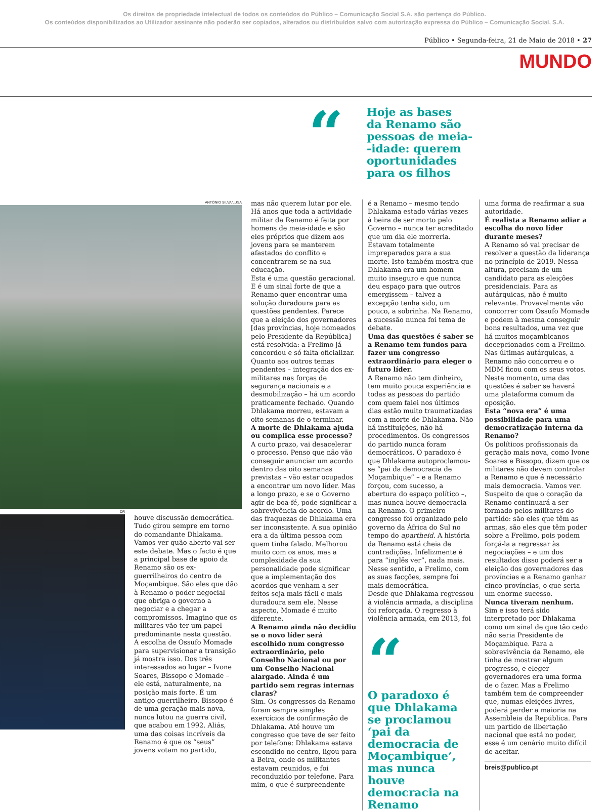Os direitos de propriedade intelectual de todos os conteúdos do Público – Comunicação Social S.A. são pertença do Público.
Os conteúdos disponibilizados ao Utilizador assinante não poderão ser copiados, alterados ou distribuídos salvo com autorização expressa do Público – Comunicação Social, S.A.
Público • Segunda-feira, 21 de Maio de 2018 • 27
MUNDO
“
Hoje as bases
da Renamo são
pessoas de meia-
-idade: querem
oportunidades
para os filhos
ANTÓNIO SILVA/LUSA
DR
houve discussão democrática. Tudo girou sempre em torno do comandante Dhlakama. Vamos ver quão aberto vai ser este debate. Mas o facto é que a principal base de apoio da Renamo são os ex-guerrilheiros do centro de Moçambique. São eles que dão à Renamo o poder negocial que obriga o governo a negociar e a chegar a compromissos. Imagino que os militares vão ter um papel predominante nesta questão. A escolha de Ossufo Momade para supervisionar a transição já mostra isso. Dos três interessados ao lugar – Ivone Soares, Bissopo e Momade – ele está, naturalmente, na posição mais forte. É um antigo guerrilheiro. Bissopo é de uma geração mais nova, nunca lutou na guerra civil, que acabou em 1992. Aliás, uma das coisas incríveis da Renamo é que os “seus” jovens votam no partido,
mas não querem lutar por ele. Há anos que toda a actividade militar da Renamo é feita por homens de meia-idade e são eles próprios que dizem aos jovens para se manterem afastados do conflito e concentrarem-se na sua educação.
Esta é uma questão geracional. E é um sinal forte de que a Renamo quer encontrar uma solução duradoura para as questões pendentes. Parece que a eleição dos governadores [das províncias, hoje nomeados pelo Presidente da República] está resolvida: a Frelimo já concordou e só falta oficializar. Quanto aos outros temas pendentes – integração dos ex-militares nas forças de segurança nacionais e a desmobilização – há um acordo praticamente fechado. Quando Dhlakama morreu, estavam a oito semanas de o terminar.
A morte de Dhlakama ajuda ou complica esse processo?
A curto prazo, vai desacelerar o processo. Penso que não vão conseguir anunciar um acordo dentro das oito semanas previstas – vão estar ocupados a encontrar um novo líder. Mas a longo prazo, e se o Governo agir de boa-fé, pode significar a sobrevivência do acordo. Uma das fraquezas de Dhlakama era ser inconsistente. A sua opinião era a da última pessoa com quem tinha falado. Melhorou muito com os anos, mas a complexidade da sua personalidade pode significar que a implementação dos acordos que venham a ser feitos seja mais fácil e mais duradoura sem ele. Nesse aspecto, Momade é muito diferente.
A Renamo ainda não decidiu se o novo líder será escolhido num congresso extraordinário, pelo Conselho Nacional ou por um Conselho Nacional alargado. Ainda é um partido sem regras internas claras?
Sim. Os congressos da Renamo foram sempre simples exercícios de confirmação de Dhlakama. Até houve um congresso que teve de ser feito por telefone: Dhlakama estava escondido no centro, ligou para a Beira, onde os militantes estavam reunidos, e foi reconduzido por telefone. Para mim, o que é surpreendente
é a Renamo – mesmo tendo Dhlakama estado várias vezes à beira de ser morto pelo Governo – nunca ter acreditado que um dia ele morreria. Estavam totalmente impreparados para a sua morte. Isto também mostra que Dhlakama era um homem muito inseguro e que nunca deu espaço para que outros emergissem – talvez a excepção tenha sido, um pouco, a sobrinha. Na Renamo, a sucessão nunca foi tema de debate.
Uma das questões é saber se a Renamo tem fundos para fazer um congresso extraordinário para eleger o futuro líder.
A Renamo não tem dinheiro, tem muito pouca experiência e todas as pessoas do partido com quem falei nos últimos dias estão muito traumatizadas com a morte de Dhlakama. Não há instituições, não há procedimentos. Os congressos do partido nunca foram democráticos. O paradoxo é que Dhlakama autoproclamou-se “pai da democracia de Moçambique” – e a Renamo forçou, com sucesso, a abertura do espaço político –, mas nunca houve democracia na Renamo. O primeiro congresso foi organizado pelo governo da África do Sul no tempo do apartheid. A história da Renamo está cheia de contradições. Infelizmente é para “inglês ver”, nada mais. Nesse sentido, a Frelimo, com as suas facções, sempre foi mais democrática.
Desde que Dhlakama regressou à violência armada, a disciplina foi reforçada. O regresso à violência armada, em 2013, foi
“
O paradoxo é que Dhlakama se proclamou ‘pai da democracia de Moçambique’, mas nunca houve democracia na Renamo
uma forma de reafirmar a sua autoridade.
É realista a Renamo adiar a escolha do novo líder durante meses?
A Renamo só vai precisar de resolver a questão da liderança no princípio de 2019. Nessa altura, precisam de um candidato para as eleições presidenciais. Para as autárquicas, não é muito relevante. Provavelmente vão concorrer com Ossufo Momade e podem à mesma conseguir bons resultados, uma vez que há muitos moçambicanos decepcionados com a Frelimo. Nas últimas autárquicas, a Renamo não concorreu e o MDM ficou com os seus votos. Neste momento, uma das questões é saber se haverá uma plataforma comum da oposição.
Esta “nova era” é uma possibilidade para uma democratização interna da Renamo?
Os políticos profissionais da geração mais nova, como Ivone Soares e Bissopo, dizem que os militares não devem controlar a Renamo e que é necessário mais democracia. Vamos ver. Suspeito de que o coração da Renamo continuará a ser formado pelos militares do partido: são eles que têm as armas, são eles que têm poder sobre a Frelimo, pois podem forçá-la a regressar às negociações – e um dos resultados disso poderá ser a eleição dos governadores das províncias e a Renamo ganhar cinco províncias, o que seria um enorme sucesso.
Nunca tiveram nenhum.
Sim e isso terá sido interpretado por Dhlakama como um sinal de que tão cedo não seria Presidente de Moçambique. Para a sobrevivência da Renamo, ele tinha de mostrar algum progresso, e eleger governadores era uma forma de o fazer. Mas a Frelimo também tem de compreender que, numas eleições livres, poderá perder a maioria na Assembleia da República. Para um partido de libertação nacional que está no poder, esse é um cenário muito difícil de aceitar.
breis@publico.pt